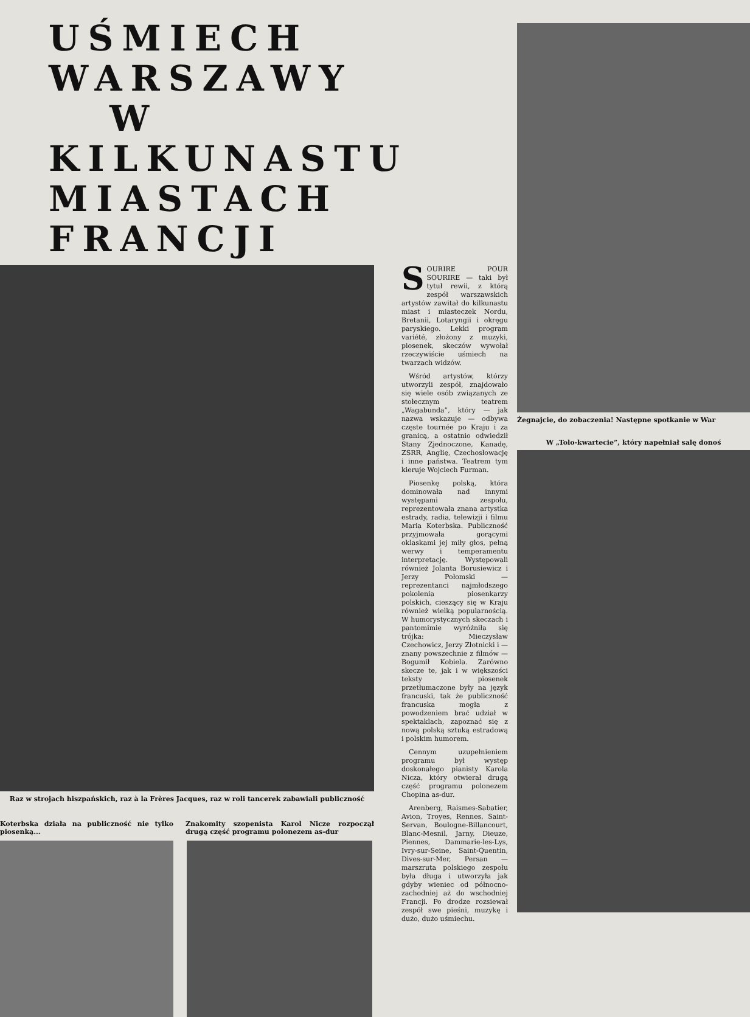UŚMIECH WARSZAWY
W KILKUNASTU
MIASTACH FRANCJI
Raz w strojach hiszpańskich, raz à la Frères Jacques, raz w roli tancerek zabawiali publiczność
Koterbska działa na publiczność nie tylko piosenką...
Znakomity szopenista Karol Nicze rozpoczął drugą część programu polonezem as-dur
SOURIRE POUR SOURIRE — taki był tytuł rewii, z którą zespół warszawskich artystów zawitał do kilkunastu miast i miasteczek Nordu, Bretanii, Lotaryngii i okręgu paryskiego. Lekki program variété, złożony z muzyki, piosenek, skeczów wywołał rzeczywiście uśmiech na twarzach widzów.
Wśród artystów, którzy utworzyli zespół, znajdowało się wiele osób związanych ze stołecznym teatrem „Wagabunda”, który — jak nazwa wskazuje — odbywa częste tournée po Kraju i za granicą, a ostatnio odwiedził Stany Zjednoczone, Kanadę, ZSRR, Anglię, Czechosłowację i inne państwa. Teatrem tym kieruje Wojciech Furman.
Piosenkę polską, która dominowała nad innymi występami zespołu, reprezentowała znana artystka estrady, radia, telewizji i filmu Maria Koterbska. Publiczność przyjmowała gorącymi oklaskami jej miły głos, pełną werwy i temperamentu interpretację. Występowali również Jolanta Borusiewicz i Jerzy Połomski — reprezentanci najmłodszego pokolenia piosenkarzy polskich, cieszący się w Kraju również wielką popularnością. W humorystycznych skeczach i pantomimie wyróżniła się trójka: Mieczysław Czechowicz, Jerzy Złotnicki i — znany powszechnie z filmów — Bogumił Kobiela. Zarówno skecze te, jak i w większości teksty piosenek przetłumaczone były na język francuski, tak że publiczność francuska mogła z powodzeniem brać udział w spektaklach, zapoznać się z nową polską sztuką estradową i polskim humorem.
Cennym uzupełnieniem programu był występ doskonałego pianisty Karola Nicza, który otwierał drugą część programu polonezem Chopina as-dur.
Arenberg, Raismes-Sabatier, Avion, Troyes, Rennes, Saint-Servan, Boulogne-Billancourt, Blanc-Mesnil, Jarny, Dieuze, Piennes, Dammarie-les-Lys, Ivry-sur-Seine, Saint-Quentin, Dives-sur-Mer, Persan — marszruta polskiego zespołu była długa i utworzyła jak gdyby wieniec od północno-zachodniej aż do wschodniej Francji. Po drodze rozsiewał zespół swe pieśni, muzykę i dużo, dużo uśmiechu.
Żegnajcie, do zobaczenia! Następne spotkanie w War
W „Tolo-kwartecie”, który napełniał salę donoś